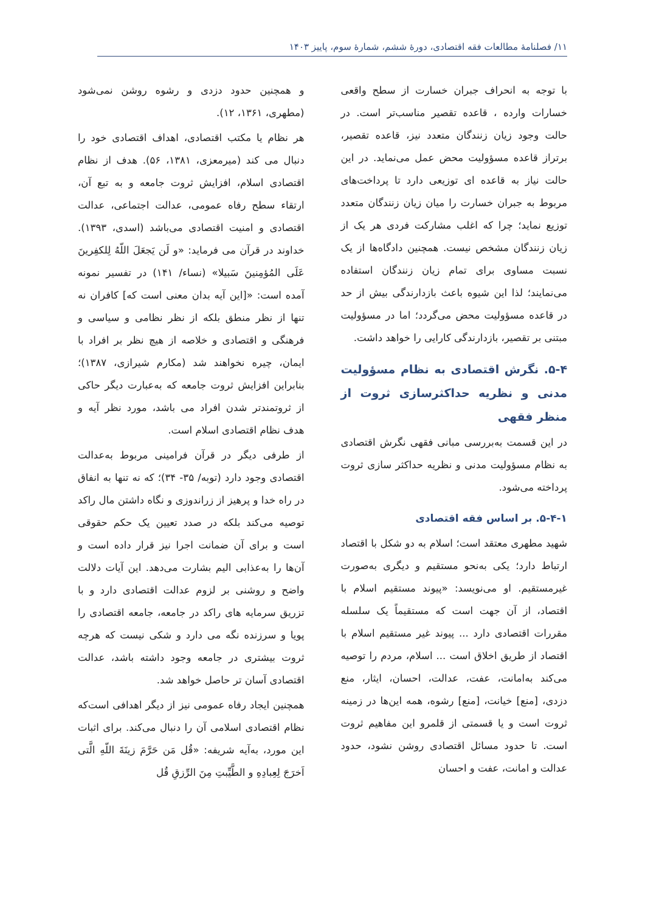۱۱/ فصلنامهٔ مطالعات فقه اقتصادی، دورهٔ ششم، شمارهٔ سوم، پاییز ۱۴۰۳
با توجه به انحراف جبران خسارت از سطح واقعی خسارات وارده ، قاعده تقصیر مناسب‌تر است. در حالت وجود زیان زنندگان متعدد نیز، قاعده تقصیر، برتراز قاعده مسؤولیت محض عمل می‌نماید. در این حالت نیاز به قاعده ای توزیعی دارد تا پرداخت‌های مربوط به جبران خسارت را میان زیان زنندگان متعدد توزیع نماید؛ چرا که اغلب مشارکت فردی هر یک از زیان زنندگان مشخص نیست. همچنین دادگاه‌ها از یک نسبت مساوی برای تمام زیان زنندگان استفاده می‌نمایند؛ لذا این شیوه باعث بازدارندگی بیش از حد در قاعده مسؤولیت محض می‌گردد؛ اما در مسؤولیت مبتنی بر تقصیر، بازدارندگی کارایی را خواهد داشت.
۵-۴. نگرش اقتصادی به نظام مسؤولیت مدنی و نظریه حداکثرسازی ثروت از منظر فقهی
در این قسمت به‌بررسی مبانی فقهی نگرش اقتصادی به نظام مسؤولیت مدنی و نظریه حداکثر سازی ثروت پرداخته می‌شود.
۵-۴-۱. بر اساس فقه اقتصادی
شهید مطهری معتقد است؛ اسلام به دو شکل با اقتصاد ارتباط دارد؛ یکی به‌نحو مستقیم و دیگری به‌صورت غیرمستقیم. او می‌نویسد: «پیوند مستقیم اسلام با اقتصاد، از آن جهت است که مستقیماً یک سلسله مقررات اقتصادی دارد ... پیوند غیر مستقیم اسلام با اقتصاد از طریق اخلاق است ... اسلام، مردم را توصیه می‌کند به‌امانت، عفت، عدالت، احسان، ایثار، منع دزدی، [منع] خیانت، [منع] رشوه، همه این‌ها در زمینه ثروت است و یا قسمتی از قلمرو این مفاهیم ثروت است. تا حدود مسائل اقتصادی روشن نشود، حدود عدالت و امانت، عفت و احسان
و همچنین حدود دزدی و رشوه روشن نمی‌شود (مطهری، ۱۳۶۱، ۱۲).
هر نظام یا مکتب اقتصادی، اهداف اقتصادی خود را دنبال می کند (میرمعزی، ۱۳۸۱، ۵۶). هدف از نظام اقتصادی اسلام، افزایش ثروت جامعه و به تبع آن، ارتقاء سطح رفاه عمومی، عدالت اجتماعی، عدالت اقتصادی و امنیت اقتصادی می‌باشد (اسدی، ۱۳۹۳). خداوند در قرآن می فرماید: «و لَن یَجعَلَ اللّهُ لِلکفِرینَ عَلَی المُؤمِنینَ سَبیلا» (نساء/ ۱۴۱) در تفسیر نمونه آمده است: «[این آیه بدان معنی است که] کافران نه تنها از نظر منطق بلکه از نظر نظامی و سیاسی و فرهنگی و اقتصادی و خلاصه از هیچ نظر بر افراد با ایمان، چیره نخواهند شد (مکارم شیرازی، ۱۳۸۷)؛ بنابراین افزایش ثروت جامعه که به‌عبارت دیگر حاکی از ثروتمندتر شدن افراد می باشد، مورد نظر آیه و هدف نظام اقتصادی اسلام است.
از طرفی دیگر در قرآن فرامینی مربوط به‌عدالت اقتصادی وجود دارد (توبه/ ۳۵- ۳۴)؛ که نه تنها به انفاق در راه خدا و پرهیز از زراندوزی و نگاه داشتن مال راکد توصیه می‌کند بلکه در صدد تعیین یک حکم حقوقی است و برای آن ضمانت اجرا نیز قرار داده است و آن‌ها را به‌عذابی الیم بشارت می‌دهد. این آیات دلالت واضح و روشنی بر لزوم عدالت اقتصادی دارد و با تزریق سرمایه های راکد در جامعه، جامعه اقتصادی را پویا و سرزنده نگه می دارد و شکی نیست که هرچه ثروت بیشتری در جامعه وجود داشته باشد، عدالت اقتصادی آسان تر حاصل خواهد شد.
همچنین ایجاد رفاه عمومی نیز از دیگر اهدافی است‌که نظام اقتصادی اسلامی آن را دنبال می‌کند. برای اثبات این مورد، به‌آیه شریفه: «قُل مَن حَرَّمَ زینَةَ اللّهِ الَّتی اَخرَجَ لِعِبادِهِ و الطَّیِّبتِ مِنَ الرِّزقِ قُل